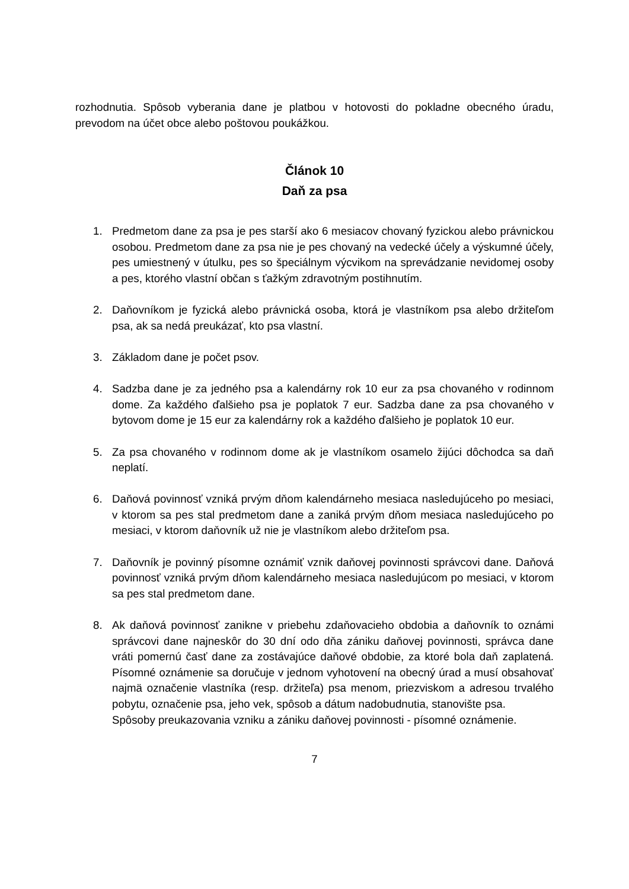rozhodnutia. Spôsob vyberania dane je platbou v hotovosti do pokladne obecného úradu, prevodom na účet obce alebo poštovou poukážkou.
Článok 10
Daň za psa
1. Predmetom dane za psa je pes starší ako 6 mesiacov chovaný fyzickou alebo právnickou osobou. Predmetom dane za psa nie je pes chovaný na vedecké účely a výskumné účely, pes umiestnený v útulku, pes so špeciálnym výcvikom na sprevádzanie nevidomej osoby a pes, ktorého vlastní občan s ťažkým zdravotným postihnutím.
2. Daňovníkom je fyzická alebo právnická osoba, ktorá je vlastníkom psa alebo držiteľom psa, ak sa nedá preukázať, kto psa vlastní.
3. Základom dane je počet psov.
4. Sadzba dane je za jedného psa a kalendárny rok 10 eur za psa chovaného v rodinnom dome. Za každého ďalšieho psa je poplatok 7 eur. Sadzba dane za psa chovaného v bytovom dome je 15 eur za kalendárny rok a každého ďalšieho je poplatok 10 eur.
5. Za psa chovaného v rodinnom dome ak je vlastníkom osamelo žijúci dôchodca sa daň neplatí.
6. Daňová povinnosť vzniká prvým dňom kalendárneho mesiaca nasledujúceho po mesiaci, v ktorom sa pes stal predmetom dane a zaniká prvým dňom mesiaca nasledujúceho po mesiaci, v ktorom daňovník už nie je vlastníkom alebo držiteľom psa.
7. Daňovník je povinný písomne oznámiť vznik daňovej povinnosti správcovi dane. Daňová povinnosť vzniká prvým dňom kalendárneho mesiaca nasledujúcom po mesiaci, v ktorom sa pes stal predmetom dane.
8. Ak daňová povinnosť zanikne v priebehu zdaňovacieho obdobia a daňovník to oznámi správcovi dane najneskôr do 30 dní odo dňa zániku daňovej povinnosti, správca dane vráti pomernú časť dane za zostávajúce daňové obdobie, za ktoré bola daň zaplatená. Písomné oznámenie sa doručuje v jednom vyhotovení na obecný úrad a musí obsahovať najmä označenie vlastníka (resp. držiteľa) psa menom, priezviskom a adresou trvalého pobytu, označenie psa, jeho vek, spôsob a dátum nadobudnutia, stanovište psa.
Spôsoby preukazovania vzniku a zániku daňovej povinnosti - písomné oznámenie.
7